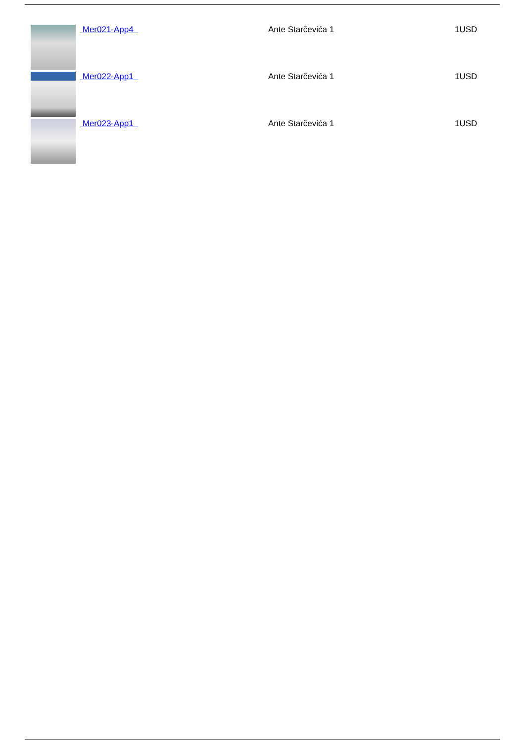| | Mer021-App4 | Ante Starčevića 1 | 1USD |
| | Mer022-App1 | Ante Starčevića 1 | 1USD |
| | Mer023-App1 | Ante Starčevića 1 | 1USD |